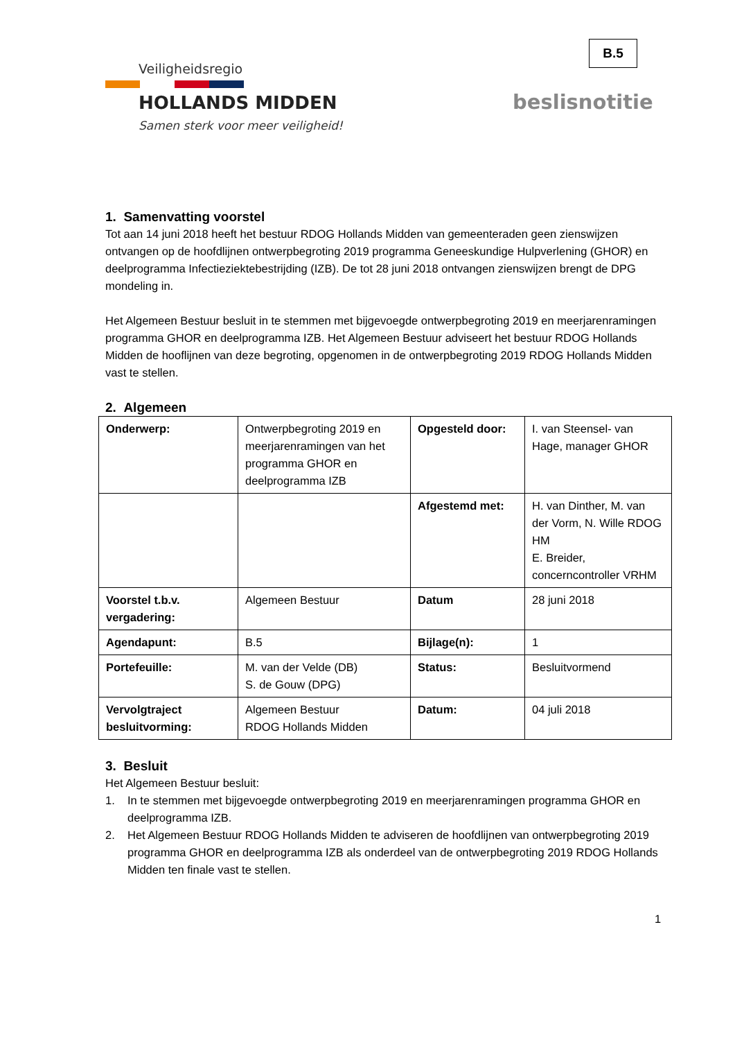B.5
Veiligheidsregio
HOLLANDS MIDDEN
Samen sterk voor meer veiligheid!
beslisnotitie
1. Samenvatting voorstel
Tot aan 14 juni 2018 heeft het bestuur RDOG Hollands Midden van gemeenteraden geen zienswijzen ontvangen op de hoofdlijnen ontwerpbegroting 2019 programma Geneeskundige Hulpverlening (GHOR) en deelprogramma Infectieziektebestrijding (IZB). De tot 28 juni 2018 ontvangen zienswijzen brengt de DPG mondeling in.
Het Algemeen Bestuur besluit in te stemmen met bijgevoegde ontwerpbegroting 2019 en meerjarenramingen programma GHOR en deelprogramma IZB. Het Algemeen Bestuur adviseert het bestuur RDOG Hollands Midden de hooflijnen van deze begroting, opgenomen in de ontwerpbegroting 2019 RDOG Hollands Midden vast te stellen.
2. Algemeen
| Onderwerp: | Ontwerpbegroting 2019 en meerjarenramingen van het programma GHOR en deelprogramma IZB | Opgesteld door: | I. van Steensel- van Hage, manager GHOR |
| | | Afgestemd met: | H. van Dinther, M. van der Vorm, N. Wille RDOG HM E. Breider, concerncontroller VRHM |
| Voorstel t.b.v. vergadering: | Algemeen Bestuur | Datum | 28 juni 2018 |
| Agendapunt: | B.5 | Bijlage(n): | 1 |
| Portefeuille: | M. van der Velde (DB) S. de Gouw (DPG) | Status: | Besluitvormend |
| Vervolgtraject besluitvorming: | Algemeen Bestuur RDOG Hollands Midden | Datum: | 04 juli 2018 |
3. Besluit
Het Algemeen Bestuur besluit:
1. In te stemmen met bijgevoegde ontwerpbegroting 2019 en meerjarenramingen programma GHOR en deelprogramma IZB.
2. Het Algemeen Bestuur RDOG Hollands Midden te adviseren de hoofdlijnen van ontwerpbegroting 2019 programma GHOR en deelprogramma IZB als onderdeel van de ontwerpbegroting 2019 RDOG Hollands Midden ten finale vast te stellen.
1